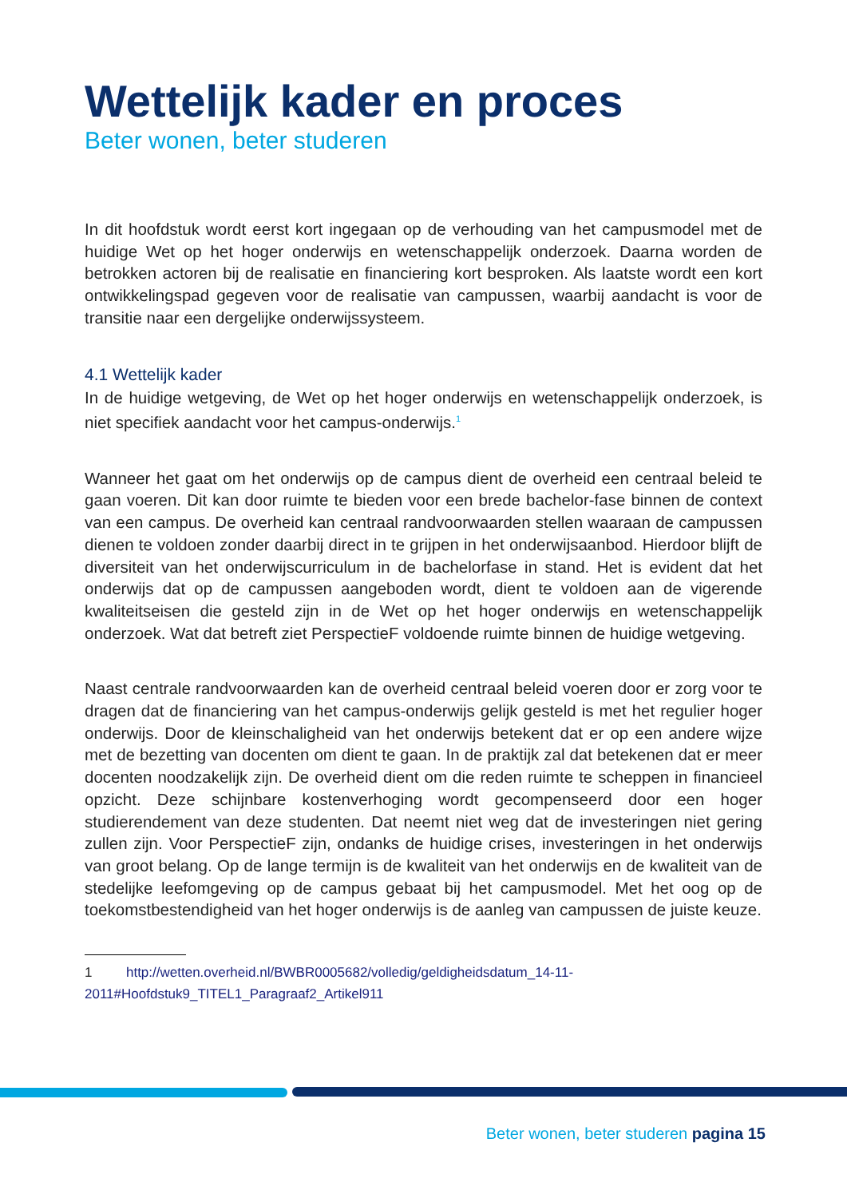Wettelijk kader en proces
Beter wonen, beter studeren
In dit hoofdstuk wordt eerst kort ingegaan op de verhouding van het campusmodel met de huidige Wet op het hoger onderwijs en wetenschappelijk onderzoek. Daarna worden de betrokken actoren bij de realisatie en financiering kort besproken. Als laatste wordt een kort ontwikkelingspad gegeven voor de realisatie van campussen, waarbij aandacht is voor de transitie naar een dergelijke onderwijssysteem.
4.1 Wettelijk kader
In de huidige wetgeving, de Wet op het hoger onderwijs en wetenschappelijk onderzoek, is niet specifiek aandacht voor het campus-onderwijs.<sup>1</sup>
Wanneer het gaat om het onderwijs op de campus dient de overheid een centraal beleid te gaan voeren. Dit kan door ruimte te bieden voor een brede bachelor-fase binnen de context van een campus. De overheid kan centraal randvoorwaarden stellen waaraan de campussen dienen te voldoen zonder daarbij direct in te grijpen in het onderwijsaanbod. Hierdoor blijft de diversiteit van het onderwijscurriculum in de bachelorfase in stand. Het is evident dat het onderwijs dat op de campussen aangeboden wordt, dient te voldoen aan de vigerende kwaliteitseisen die gesteld zijn in de Wet op het hoger onderwijs en wetenschappelijk onderzoek. Wat dat betreft ziet PerspectieF voldoende ruimte binnen de huidige wetgeving.
Naast centrale randvoorwaarden kan de overheid centraal beleid voeren door er zorg voor te dragen dat de financiering van het campus-onderwijs gelijk gesteld is met het regulier hoger onderwijs. Door de kleinschaligheid van het onderwijs betekent dat er op een andere wijze met de bezetting van docenten om dient te gaan. In de praktijk zal dat betekenen dat er meer docenten noodzakelijk zijn. De overheid dient om die reden ruimte te scheppen in financieel opzicht. Deze schijnbare kostenverhoging wordt gecompenseerd door een hoger studierendement van deze studenten. Dat neemt niet weg dat de investeringen niet gering zullen zijn. Voor PerspectieF zijn, ondanks de huidige crises, investeringen in het onderwijs van groot belang. Op de lange termijn is de kwaliteit van het onderwijs en de kwaliteit van de stedelijke leefomgeving op de campus gebaat bij het campusmodel. Met het oog op de toekomstbestendigheid van het hoger onderwijs is de aanleg van campussen de juiste keuze.
1 http://wetten.overheid.nl/BWBR0005682/volledig/geldigheidsdatum_14-11-2011#Hoofdstuk9_TITEL1_Paragraaf2_Artikel911
Beter wonen, beter studeren pagina 15